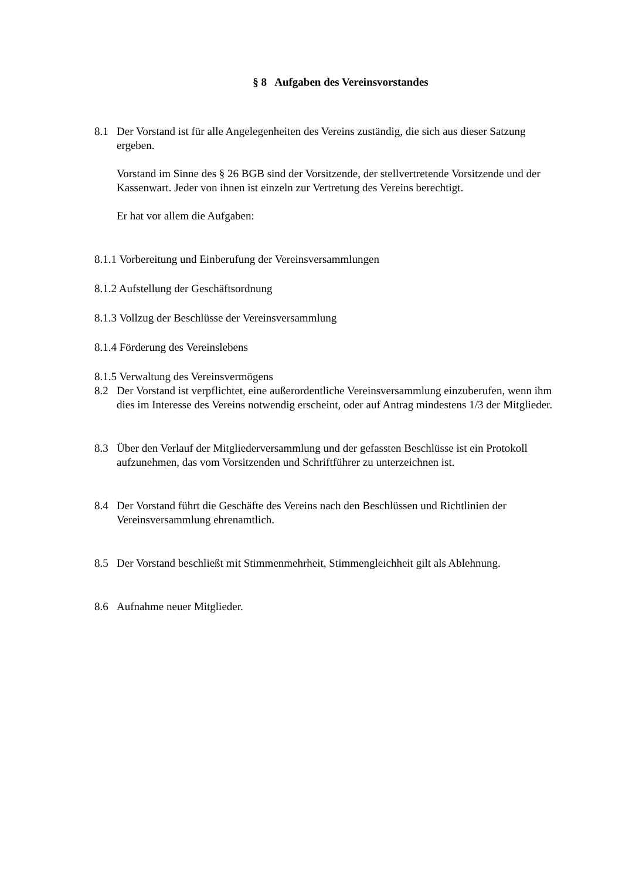§ 8 Aufgaben des Vereinsvorstandes
8.1 Der Vorstand ist für alle Angelegenheiten des Vereins zuständig, die sich aus dieser Satzung ergeben.
Vorstand im Sinne des § 26 BGB sind der Vorsitzende, der stellvertretende Vorsitzende und der Kassenwart. Jeder von ihnen ist einzeln zur Vertretung des Vereins berechtigt.
Er hat vor allem die Aufgaben:
8.1.1 Vorbereitung und Einberufung der Vereinsversammlungen
8.1.2 Aufstellung der Geschäftsordnung
8.1.3 Vollzug der Beschlüsse der Vereinsversammlung
8.1.4 Förderung des Vereinslebens
8.1.5 Verwaltung des Vereinsvermögens
8.2 Der Vorstand ist verpflichtet, eine außerordentliche Vereinsversammlung einzuberufen, wenn ihm dies im Interesse des Vereins notwendig erscheint, oder auf Antrag mindestens 1/3 der Mitglieder.
8.3 Über den Verlauf der Mitgliederversammlung und der gefassten Beschlüsse ist ein Protokoll aufzunehmen, das vom Vorsitzenden und Schriftführer zu unterzeichnen ist.
8.4 Der Vorstand führt die Geschäfte des Vereins nach den Beschlüssen und Richtlinien der Vereinsversammlung ehrenamtlich.
8.5 Der Vorstand beschließt mit Stimmenmehrheit, Stimmengleichheit gilt als Ablehnung.
8.6 Aufnahme neuer Mitglieder.